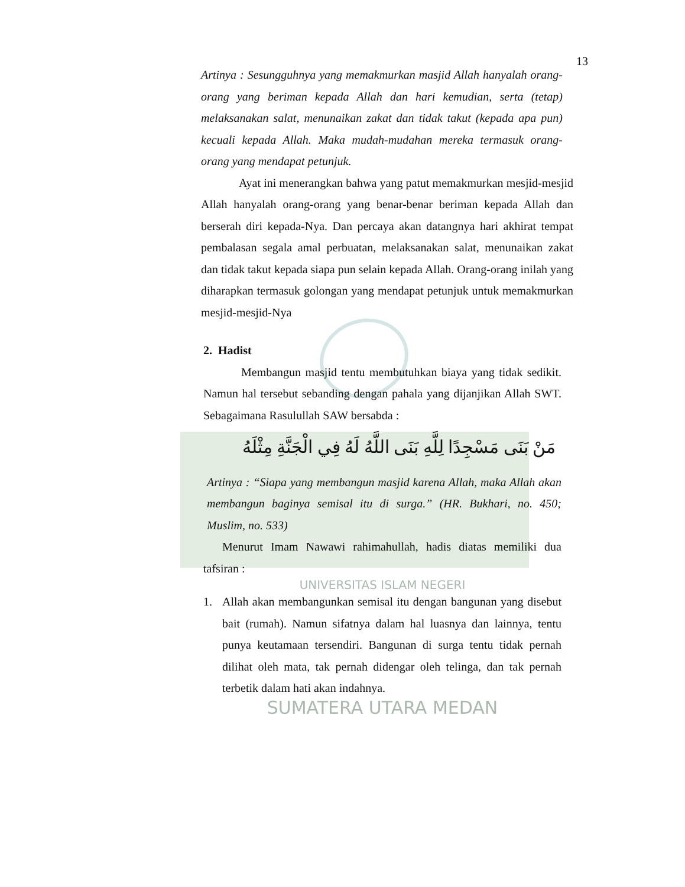13
Artinya : Sesungguhnya yang memakmurkan masjid Allah hanyalah orang-orang yang beriman kepada Allah dan hari kemudian, serta (tetap) melaksanakan salat, menunaikan zakat dan tidak takut (kepada apa pun) kecuali kepada Allah. Maka mudah-mudahan mereka termasuk orang-orang yang mendapat petunjuk.
Ayat ini menerangkan bahwa yang patut memakmurkan mesjid-mesjid Allah hanyalah orang-orang yang benar-benar beriman kepada Allah dan berserah diri kepada-Nya. Dan percaya akan datangnya hari akhirat tempat pembalasan segala amal perbuatan, melaksanakan salat, menunaikan zakat dan tidak takut kepada siapa pun selain kepada Allah. Orang-orang inilah yang diharapkan termasuk golongan yang mendapat petunjuk untuk memakmurkan mesjid-mesjid-Nya
2. Hadist
Membangun masjid tentu membutuhkan biaya yang tidak sedikit. Namun hal tersebut sebanding dengan pahala yang dijanjikan Allah SWT. Sebagaimana Rasulullah SAW bersabda :
مَنْ بَنَى مَسْجِدًا لِلَّهِ بَنَى اللَّهُ لَهُ فِي الْجَنَّةِ مِثْلَهُ
Artinya : “Siapa yang membangun masjid karena Allah, maka Allah akan membangun baginya semisal itu di surga.” (HR. Bukhari, no. 450; Muslim, no. 533)
Menurut Imam Nawawi rahimahullah, hadis diatas memiliki dua tafsiran :
UNIVERSITAS ISLAM NEGERI
1. Allah akan membangunkan semisal itu dengan bangunan yang disebut bait (rumah). Namun sifatnya dalam hal luasnya dan lainnya, tentu punya keutamaan tersendiri. Bangunan di surga tentu tidak pernah dilihat oleh mata, tak pernah didengar oleh telinga, dan tak pernah terbetik dalam hati akan indahnya.
SUMATERA UTARA MEDAN